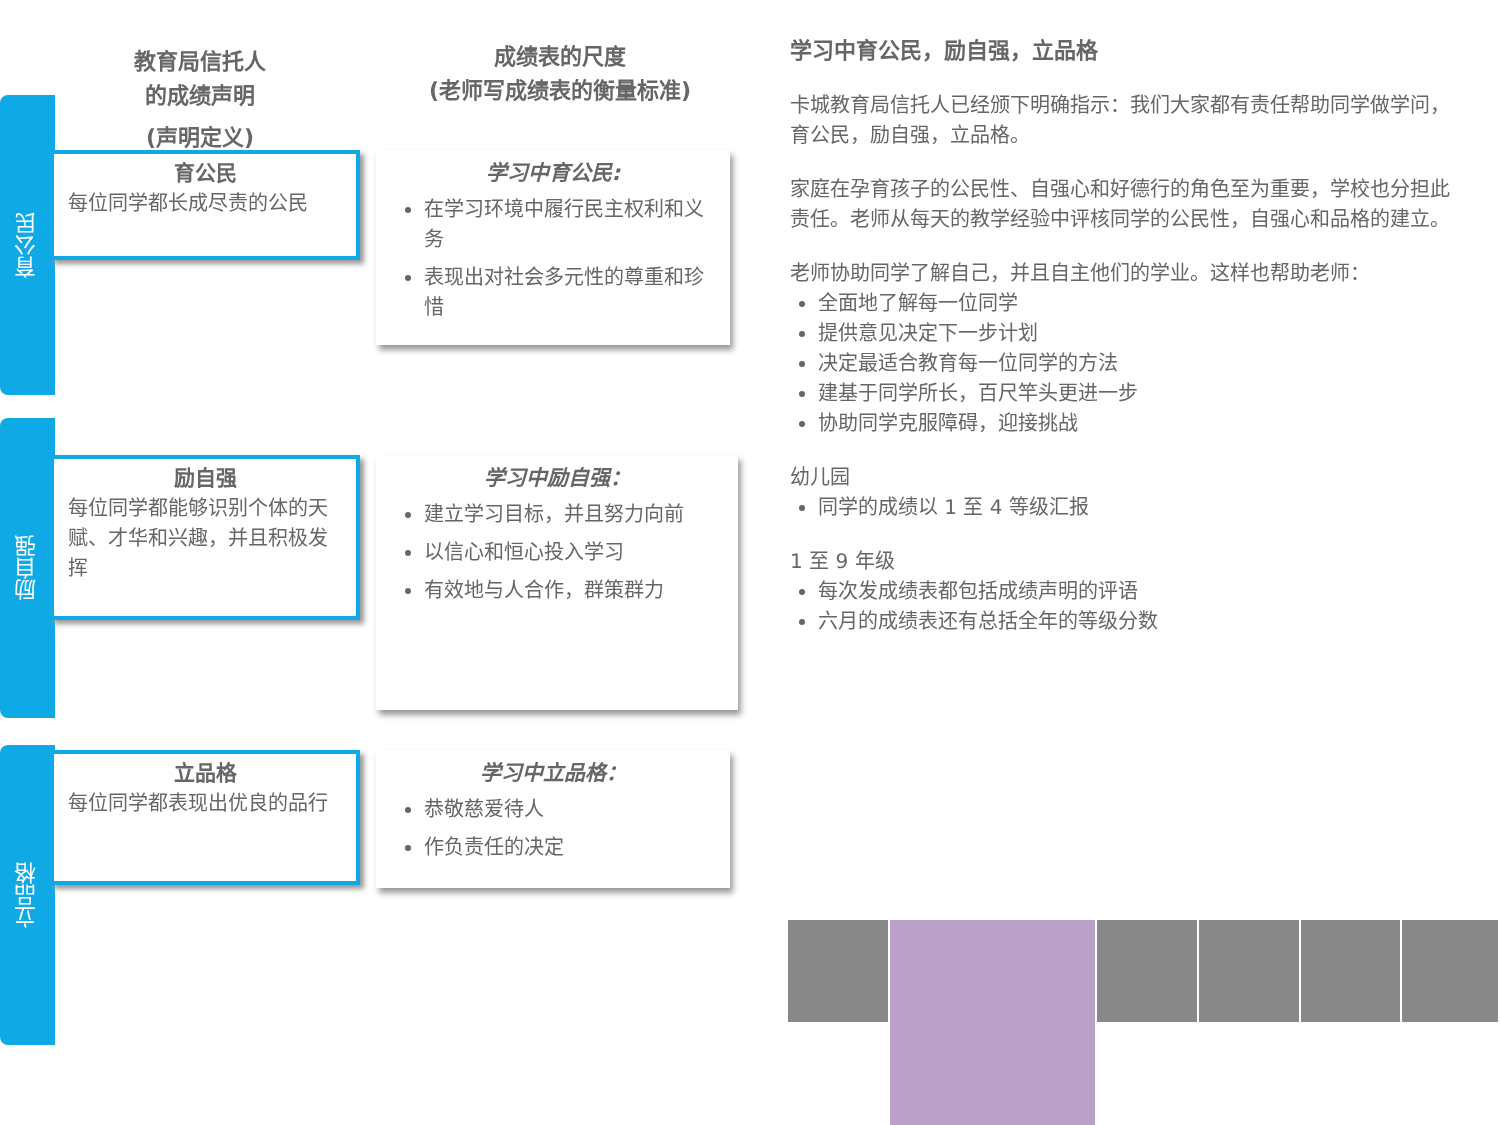教育局信托人
的成绩声明
(声明定义)
成绩表的尺度
(老师写成绩表的衡量标准)
育公民
育公民
每位同学都长成尽责的公民
学习中育公民:
在学习环境中履行民主权利和义务
表现出对社会多元性的尊重和珍惜
励自强
励自强
每位同学都能够识别个体的天赋、才华和兴趣，并且积极发挥
学习中励自强：
建立学习目标，并且努力向前
以信心和恒心投入学习
有效地与人合作，群策群力
立品格
立品格
每位同学都表现出优良的品行
学习中立品格：
恭敬慈爱待人
作负责任的决定
学习中育公民，励自强，立品格
卡城教育局信托人已经颁下明确指示：我们大家都有责任帮助同学做学问，育公民，励自强，立品格。
家庭在孕育孩子的公民性、自强心和好德行的角色至为重要，学校也分担此责任。老师从每天的教学经验中评核同学的公民性，自强心和品格的建立。
老师协助同学了解自己，并且自主他们的学业。这样也帮助老师：
全面地了解每一位同学
提供意见决定下一步计划
决定最适合教育每一位同学的方法
建基于同学所长，百尺竿头更进一步
协助同学克服障碍，迎接挑战
幼儿园
同学的成绩以 1 至 4 等级汇报
1 至 9 年级
每次发成绩表都包括成绩声明的评语
六月的成绩表还有总括全年的等级分数